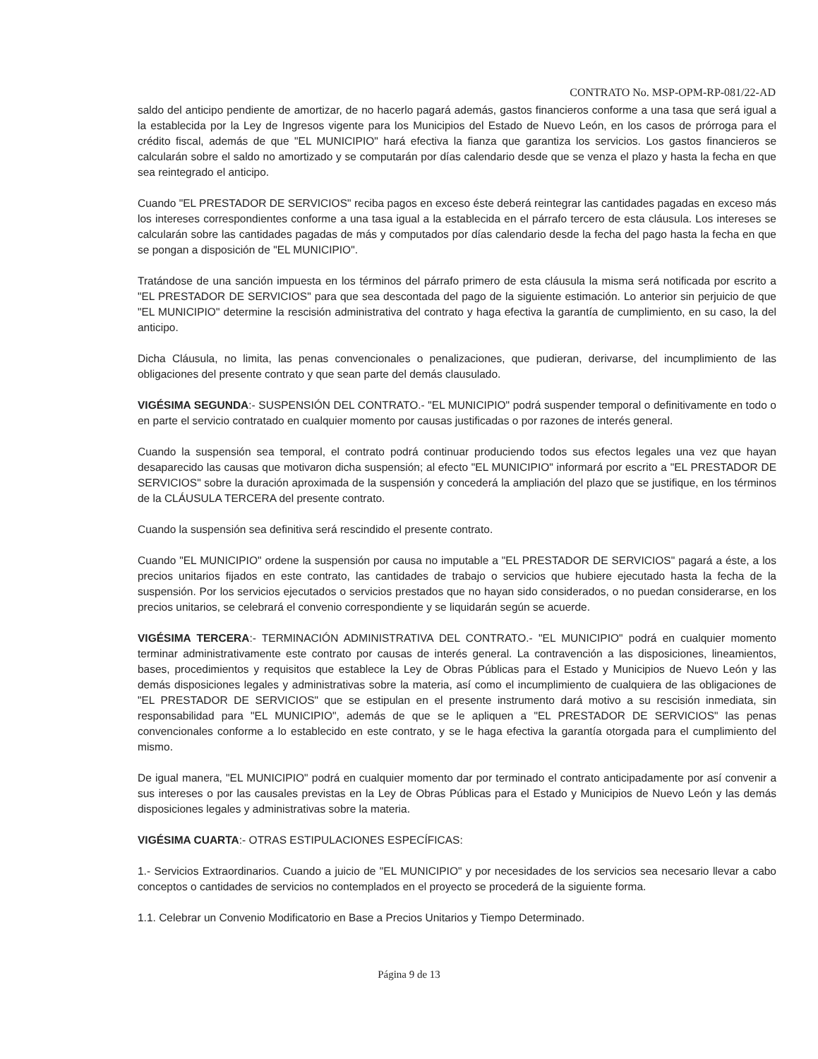CONTRATO No. MSP-OPM-RP-081/22-AD
saldo del anticipo pendiente de amortizar, de no hacerlo pagará además, gastos financieros conforme a una tasa que será igual a la establecida por la Ley de Ingresos vigente para los Municipios del Estado de Nuevo León, en los casos de prórroga para el crédito fiscal, además de que "EL MUNICIPIO" hará efectiva la fianza que garantiza los servicios. Los gastos financieros se calcularán sobre el saldo no amortizado y se computarán por días calendario desde que se venza el plazo y hasta la fecha en que sea reintegrado el anticipo.
Cuando "EL PRESTADOR DE SERVICIOS" reciba pagos en exceso éste deberá reintegrar las cantidades pagadas en exceso más los intereses correspondientes conforme a una tasa igual a la establecida en el párrafo tercero de esta cláusula. Los intereses se calcularán sobre las cantidades pagadas de más y computados por días calendario desde la fecha del pago hasta la fecha en que se pongan a disposición de "EL MUNICIPIO".
Tratándose de una sanción impuesta en los términos del párrafo primero de esta cláusula la misma será notificada por escrito a "EL PRESTADOR DE SERVICIOS" para que sea descontada del pago de la siguiente estimación. Lo anterior sin perjuicio de que "EL MUNICIPIO" determine la rescisión administrativa del contrato y haga efectiva la garantía de cumplimiento, en su caso, la del anticipo.
Dicha Cláusula, no limita, las penas convencionales o penalizaciones, que pudieran, derivarse, del incumplimiento de las obligaciones del presente contrato y que sean parte del demás clausulado.
VIGÉSIMA SEGUNDA:- SUSPENSIÓN DEL CONTRATO.- "EL MUNICIPIO" podrá suspender temporal o definitivamente en todo o en parte el servicio contratado en cualquier momento por causas justificadas o por razones de interés general.
Cuando la suspensión sea temporal, el contrato podrá continuar produciendo todos sus efectos legales una vez que hayan desaparecido las causas que motivaron dicha suspensión; al efecto "EL MUNICIPIO" informará por escrito a "EL PRESTADOR DE SERVICIOS" sobre la duración aproximada de la suspensión y concederá la ampliación del plazo que se justifique, en los términos de la CLÁUSULA TERCERA del presente contrato.
Cuando la suspensión sea definitiva será rescindido el presente contrato.
Cuando "EL MUNICIPIO" ordene la suspensión por causa no imputable a "EL PRESTADOR DE SERVICIOS" pagará a éste, a los precios unitarios fijados en este contrato, las cantidades de trabajo o servicios que hubiere ejecutado hasta la fecha de la suspensión. Por los servicios ejecutados o servicios prestados que no hayan sido considerados, o no puedan considerarse, en los precios unitarios, se celebrará el convenio correspondiente y se liquidarán según se acuerde.
VIGÉSIMA TERCERA:- TERMINACIÓN ADMINISTRATIVA DEL CONTRATO.- "EL MUNICIPIO" podrá en cualquier momento terminar administrativamente este contrato por causas de interés general. La contravención a las disposiciones, lineamientos, bases, procedimientos y requisitos que establece la Ley de Obras Públicas para el Estado y Municipios de Nuevo León y las demás disposiciones legales y administrativas sobre la materia, así como el incumplimiento de cualquiera de las obligaciones de "EL PRESTADOR DE SERVICIOS" que se estipulan en el presente instrumento dará motivo a su rescisión inmediata, sin responsabilidad para "EL MUNICIPIO", además de que se le apliquen a "EL PRESTADOR DE SERVICIOS" las penas convencionales conforme a lo establecido en este contrato, y se le haga efectiva la garantía otorgada para el cumplimiento del mismo.
De igual manera, "EL MUNICIPIO" podrá en cualquier momento dar por terminado el contrato anticipadamente por así convenir a sus intereses o por las causales previstas en la Ley de Obras Públicas para el Estado y Municipios de Nuevo León y las demás disposiciones legales y administrativas sobre la materia.
VIGÉSIMA CUARTA:- OTRAS ESTIPULACIONES ESPECÍFICAS:
1.- Servicios Extraordinarios. Cuando a juicio de "EL MUNICIPIO" y por necesidades de los servicios sea necesario llevar a cabo conceptos o cantidades de servicios no contemplados en el proyecto se procederá de la siguiente forma.
1.1. Celebrar un Convenio Modificatorio en Base a Precios Unitarios y Tiempo Determinado.
Página 9 de 13